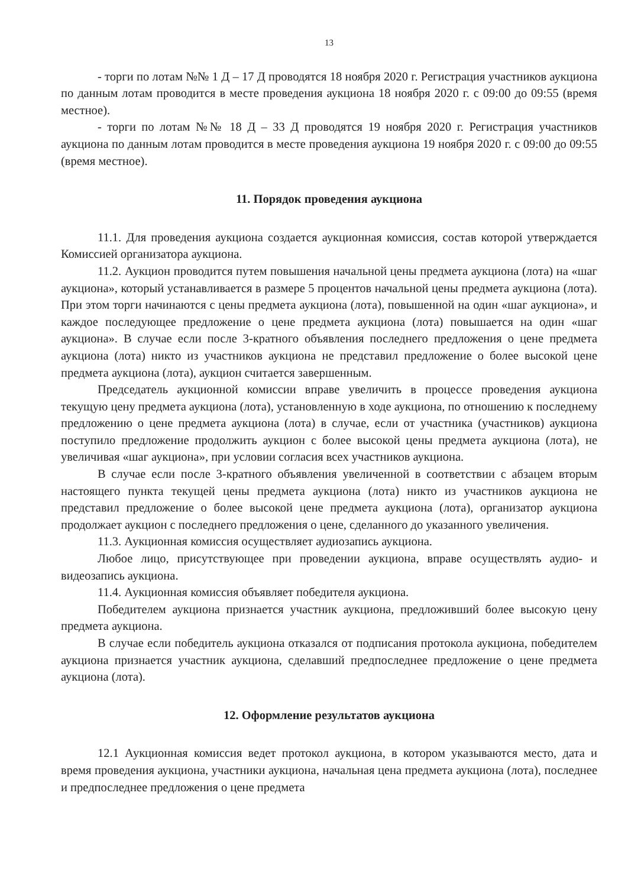13
- торги по лотам №№ 1 Д – 17 Д проводятся 18 ноября 2020 г. Регистрация участников аукциона по данным лотам проводится в месте проведения аукциона 18 ноября 2020 г. с 09:00 до 09:55 (время местное).
- торги по лотам №№ 18 Д – 33 Д проводятся 19 ноября 2020 г. Регистрация участников аукциона по данным лотам проводится в месте проведения аукциона 19 ноября 2020 г. с 09:00 до 09:55 (время местное).
11. Порядок проведения аукциона
11.1. Для проведения аукциона создается аукционная комиссия, состав которой утверждается Комиссией организатора аукциона.
11.2. Аукцион проводится путем повышения начальной цены предмета аукциона (лота) на «шаг аукциона», который устанавливается в размере 5 процентов начальной цены предмета аукциона (лота). При этом торги начинаются с цены предмета аукциона (лота), повышенной на один «шаг аукциона», и каждое последующее предложение о цене предмета аукциона (лота) повышается на один «шаг аукциона». В случае если после 3-кратного объявления последнего предложения о цене предмета аукциона (лота) никто из участников аукциона не представил предложение о более высокой цене предмета аукциона (лота), аукцион считается завершенным.
Председатель аукционной комиссии вправе увеличить в процессе проведения аукциона текущую цену предмета аукциона (лота), установленную в ходе аукциона, по отношению к последнему предложению о цене предмета аукциона (лота) в случае, если от участника (участников) аукциона поступило предложение продолжить аукцион с более высокой цены предмета аукциона (лота), не увеличивая «шаг аукциона», при условии согласия всех участников аукциона.
В случае если после 3-кратного объявления увеличенной в соответствии с абзацем вторым настоящего пункта текущей цены предмета аукциона (лота) никто из участников аукциона не представил предложение о более высокой цене предмета аукциона (лота), организатор аукциона продолжает аукцион с последнего предложения о цене, сделанного до указанного увеличения.
11.3. Аукционная комиссия осуществляет аудиозапись аукциона.
Любое лицо, присутствующее при проведении аукциона, вправе осуществлять аудио- и видеозапись аукциона.
11.4. Аукционная комиссия объявляет победителя аукциона.
Победителем аукциона признается участник аукциона, предложивший более высокую цену предмета аукциона.
В случае если победитель аукциона отказался от подписания протокола аукциона, победителем аукциона признается участник аукциона, сделавший предпоследнее предложение о цене предмета аукциона (лота).
12. Оформление результатов аукциона
12.1 Аукционная комиссия ведет протокол аукциона, в котором указываются место, дата и время проведения аукциона, участники аукциона, начальная цена предмета аукциона (лота), последнее и предпоследнее предложения о цене предмета